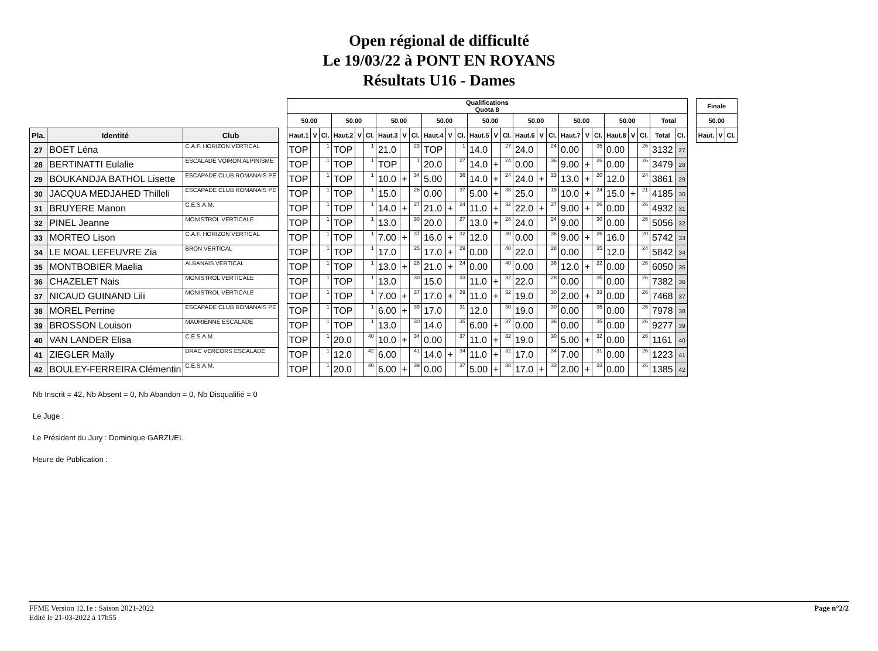Open régional de difficulté
Le 19/03/22 à PONT EN ROYANS
Résultats U16 - Dames
| | | | | Qualifications Quota 8 | | | | | | | | | | | | | | | | | | | | | | | | | | | Finale | | |
| --- | --- | --- | --- | --- | --- | --- | --- | --- | --- | --- | --- | --- | --- | --- | --- | --- | --- | --- | --- | --- | --- | --- | --- | --- | --- | --- | --- | --- | --- | --- | --- | --- | --- |
| | | | | 50.00 | | | 50.00 | | | 50.00 | | | 50.00 | | | 50.00 | | | 50.00 | | | 50.00 | | | 50.00 | | | Total | | | 50.00 | | |
| Pla. | Identité | Club | | Haut.1 | V | Cl. | Haut.2 | V | Cl. | Haut.3 | V | Cl. | Haut.4 | V | Cl. | Haut.5 | V | Cl. | Haut.6 | V | Cl. | Haut.7 | V | Cl. | Haut.8 | V | Cl. | Total | Cl. | | Haut. | V | Cl. |
| 27 | BOET Léna | C.A.F. HORIZON VERTICAL | | TOP | | 1 | TOP | | 1 | 21.0 | | 23 | TOP | | 1 | 14.0 | | 27 | 24.0 | | 24 | 0.00 | | 35 | 0.00 | | 26 | 3132 | 27 | | | | |
| 28 | BERTINATTI Eulalie | ESCALADE VOIRON ALPINISME | | TOP | | 1 | TOP | | 1 | TOP | | 1 | 20.0 | | 27 | 14.0 | + | 24 | 0.00 | | 36 | 9.00 | + | 26 | 0.00 | | 26 | 3479 | 28 | | | | |
| 29 | BOUKANDJA BATHOL Lisette | ESCAPADE CLUB ROMANAIS PE | | TOP | | 1 | TOP | | 1 | 10.0 | + | 34 | 5.00 | | 36 | 14.0 | + | 24 | 24.0 | + | 23 | 13.0 | + | 20 | 12.0 | | 24 | 3861 | 29 | | | | |
| 30 | JACQUA MEDJAHED Thilleli | ESCAPADE CLUB ROMANAIS PE | | TOP | | 1 | TOP | | 1 | 15.0 | | 26 | 0.00 | | 37 | 5.00 | + | 38 | 25.0 | | 19 | 10.0 | + | 24 | 15.0 | + | 21 | 4185 | 30 | | | | |
| 31 | BRUYERE Manon | C.E.S.A.M. | | TOP | | 1 | TOP | | 1 | 14.0 | + | 27 | 21.0 | + | 24 | 11.0 | + | 32 | 22.0 | + | 27 | 9.00 | + | 26 | 0.00 | | 26 | 4932 | 31 | | | | |
| 32 | PINEL Jeanne | MONISTROL VERTICALE | | TOP | | 1 | TOP | | 1 | 13.0 | | 30 | 20.0 | | 27 | 13.0 | + | 28 | 24.0 | | 24 | 9.00 | | 30 | 0.00 | | 26 | 5056 | 32 | | | | |
| 33 | MORTEO Lison | C.A.F. HORIZON VERTICAL | | TOP | | 1 | TOP | | 1 | 7.00 | + | 37 | 16.0 | + | 32 | 12.0 | | 30 | 0.00 | | 36 | 9.00 | + | 26 | 16.0 | | 20 | 5742 | 33 | | | | |
| 34 | LE MOAL LEFEUVRE Zia | BRON VERTICAL | | TOP | | 1 | TOP | | 1 | 17.0 | | 25 | 17.0 | + | 29 | 0.00 | | 40 | 22.0 | | 28 | 0.00 | | 35 | 12.0 | | 24 | 5842 | 34 | | | | |
| 35 | MONTBOBIER Maelia | ALBANAIS VERTICAL | | TOP | | 1 | TOP | | 1 | 13.0 | + | 28 | 21.0 | + | 24 | 0.00 | | 40 | 0.00 | | 36 | 12.0 | + | 22 | 0.00 | | 26 | 6050 | 35 | | | | |
| 36 | CHAZELET Nais | MONISTROL VERTICALE | | TOP | | 1 | TOP | | 1 | 13.0 | | 30 | 15.0 | | 33 | 11.0 | + | 32 | 22.0 | | 28 | 0.00 | | 35 | 0.00 | | 26 | 7382 | 36 | | | | |
| 37 | NICAUD GUINAND Lili | MONISTROL VERTICALE | | TOP | | 1 | TOP | | 1 | 7.00 | + | 37 | 17.0 | + | 29 | 11.0 | + | 32 | 19.0 | | 30 | 2.00 | + | 33 | 0.00 | | 26 | 7468 | 37 | | | | |
| 38 | MOREL Perrine | ESCAPADE CLUB ROMANAIS PE | | TOP | | 1 | TOP | | 1 | 6.00 | + | 39 | 17.0 | | 31 | 12.0 | | 30 | 19.0 | | 30 | 0.00 | | 35 | 0.00 | | 26 | 7978 | 38 | | | | |
| 39 | BROSSON Louison | MAURIENNE ESCALADE | | TOP | | 1 | TOP | | 1 | 13.0 | | 30 | 14.0 | | 35 | 6.00 | + | 37 | 0.00 | | 36 | 0.00 | | 35 | 0.00 | | 26 | 9277 | 39 | | | | |
| 40 | VAN LANDER Elisa | C.E.S.A.M. | | TOP | | 1 | 20.0 | | 40 | 10.0 | + | 34 | 0.00 | | 37 | 11.0 | + | 32 | 19.0 | | 30 | 5.00 | + | 32 | 0.00 | | 26 | 1161 | 40 | | | | |
| 41 | ZIEGLER Maïly | DRAC VERCORS ESCALADE | | TOP | | 1 | 12.0 | | 42 | 6.00 | | 41 | 14.0 | + | 34 | 11.0 | + | 32 | 17.0 | | 34 | 7.00 | | 31 | 0.00 | | 26 | 1223 | 41 | | | | |
| 42 | BOULEY-FERREIRA Clémentin | C.E.S.A.M. | | TOP | | 1 | 20.0 | | 40 | 6.00 | + | 39 | 0.00 | | 37 | 5.00 | + | 38 | 17.0 | + | 33 | 2.00 | + | 33 | 0.00 | | 26 | 1385 | 42 | | | | |
Nb Inscrit = 42, Nb Absent = 0, Nb Abandon = 0, Nb Disqualifié = 0
Le Juge :
Le Président du Jury : Dominique GARZUEL
Heure de Publication :
FFME Version 12.1e : Saison 2021-2022
Edité le 21-03-2022 à 17h55
Page n°2/2